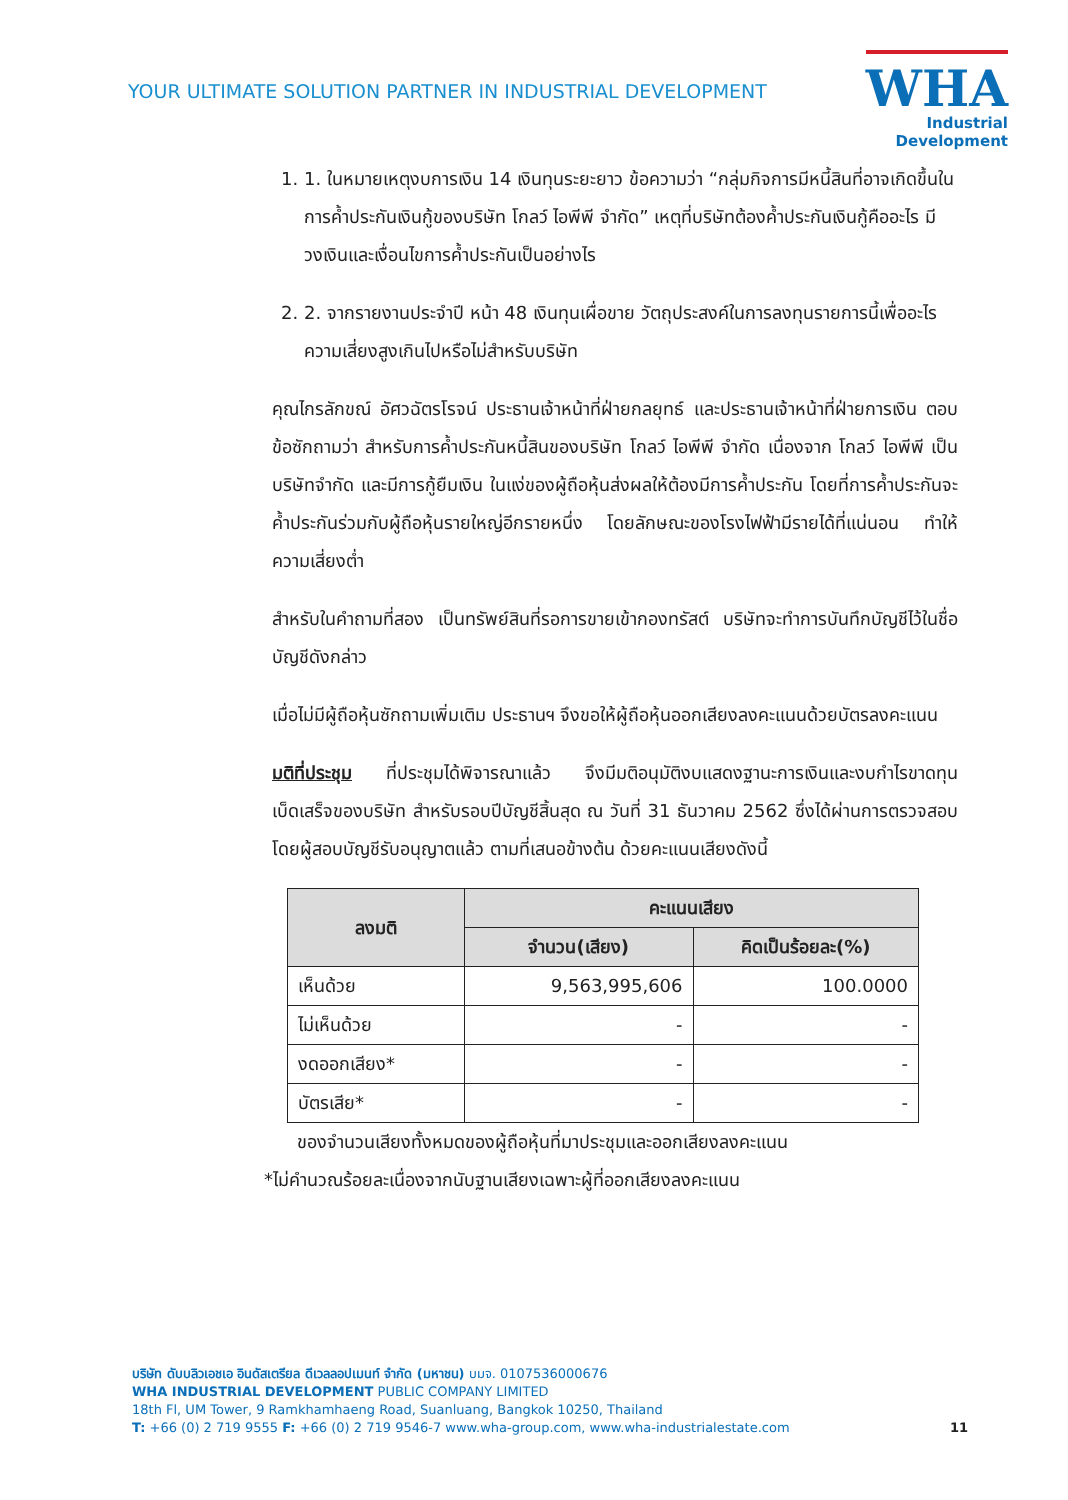YOUR ULTIMATE SOLUTION PARTNER IN INDUSTRIAL DEVELOPMENT
WHA
Industrial
Development
1. 1. ในหมายเหตุงบการเงิน 14 เงินทุนระยะยาว ข้อความว่า “กลุ่มกิจการมีหนี้สินที่อาจเกิดขึ้นในการค้ำประกันเงินกู้ของบริษัท โกลว์ ไอพีพี จำกัด” เหตุที่บริษัทต้องค้ำประกันเงินกู้คืออะไร มีวงเงินและเงื่อนไขการค้ำประกันเป็นอย่างไร
2. 2. จากรายงานประจำปี หน้า 48 เงินทุนเผื่อขาย วัตถุประสงค์ในการลงทุนรายการนี้เพื่ออะไร ความเสี่ยงสูงเกินไปหรือไม่สำหรับบริษัท
คุณไกรลักขณ์ อัศวฉัตรโรจน์ ประธานเจ้าหน้าที่ฝ่ายกลยุทธ์ และประธานเจ้าหน้าที่ฝ่ายการเงิน ตอบข้อซักถามว่า สำหรับการค้ำประกันหนี้สินของบริษัท โกลว์ ไอพีพี จำกัด เนื่องจาก โกลว์ ไอพีพี เป็นบริษัทจำกัด และมีการกู้ยืมเงิน ในแง่ของผู้ถือหุ้นส่งผลให้ต้องมีการค้ำประกัน โดยที่การค้ำประกันจะค้ำประกันร่วมกับผู้ถือหุ้นรายใหญ่อีกรายหนึ่ง โดยลักษณะของโรงไฟฟ้ามีรายได้ที่แน่นอน ทำให้ความเสี่ยงต่ำ
สำหรับในคำถามที่สอง เป็นทรัพย์สินที่รอการขายเข้ากองทรัสต์ บริษัทจะทำการบันทึกบัญชีไว้ในชื่อบัญชีดังกล่าว
เมื่อไม่มีผู้ถือหุ้นซักถามเพิ่มเติม ประธานฯ จึงขอให้ผู้ถือหุ้นออกเสียงลงคะแนนด้วยบัตรลงคะแนน
มติที่ประชุม ที่ประชุมได้พิจารณาแล้ว จึงมีมติอนุมัติงบแสดงฐานะการเงินและงบกำไรขาดทุนเบ็ดเสร็จของบริษัท สำหรับรอบปีบัญชีสิ้นสุด ณ วันที่ 31 ธันวาคม 2562 ซึ่งได้ผ่านการตรวจสอบโดยผู้สอบบัญชีรับอนุญาตแล้ว ตามที่เสนอข้างต้น ด้วยคะแนนเสียงดังนี้
| ลงมติ | คะแนนเสียง | |
| --- | --- | --- |
| | จำนวน(เสียง) | คิดเป็นร้อยละ(%) |
| เห็นด้วย | 9,563,995,606 | 100.0000 |
| ไม่เห็นด้วย | - | - |
| งดออกเสียง* | - | - |
| บัตรเสีย* | - | - |
ของจำนวนเสียงทั้งหมดของผู้ถือหุ้นที่มาประชุมและออกเสียงลงคะแนน
*ไม่คำนวณร้อยละเนื่องจากนับฐานเสียงเฉพาะผู้ที่ออกเสียงลงคะแนน
บริษัท ดับบลิวเอชเอ อินดัสเตรียล ดีเวลลอปเมนท์ จำกัด (มหาชน) บมจ. 0107536000676
WHA INDUSTRIAL DEVELOPMENT PUBLIC COMPANY LIMITED
18th Fl, UM Tower, 9 Ramkhamhaeng Road, Suanluang, Bangkok 10250, Thailand
T: +66 (0) 2 719 9555 F: +66 (0) 2 719 9546-7 www.wha-group.com, www.wha-industrialestate.com
11